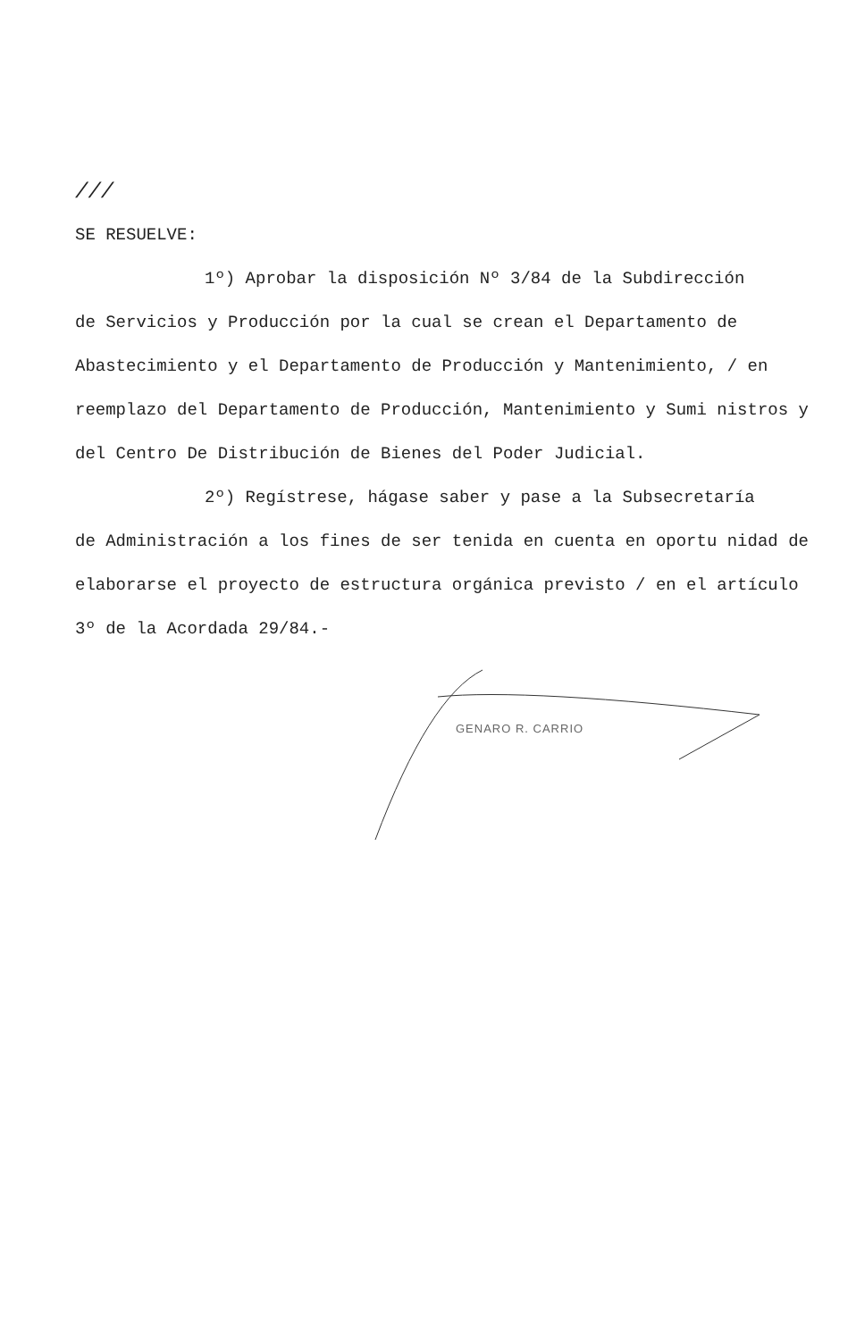///
SE RESUELVE:
1º) Aprobar la disposición Nº 3/84 de la Subdirección
de Servicios y Producción por la cual se crean el Departamento de Abastecimiento y el Departamento de Producción y Mantenimiento, / en reemplazo del Departamento de Producción, Mantenimiento y Sumi nistros y del Centro De Distribución de Bienes del Poder Judicial.
2º) Regístrese, hágase saber y pase a la Subsecretaría
de Administración a los fines de ser tenida en cuenta en oportu nidad de elaborarse el proyecto de estructura orgánica previsto / en el artículo 3º de la Acordada 29/84.-
GENARO R. CARRIO